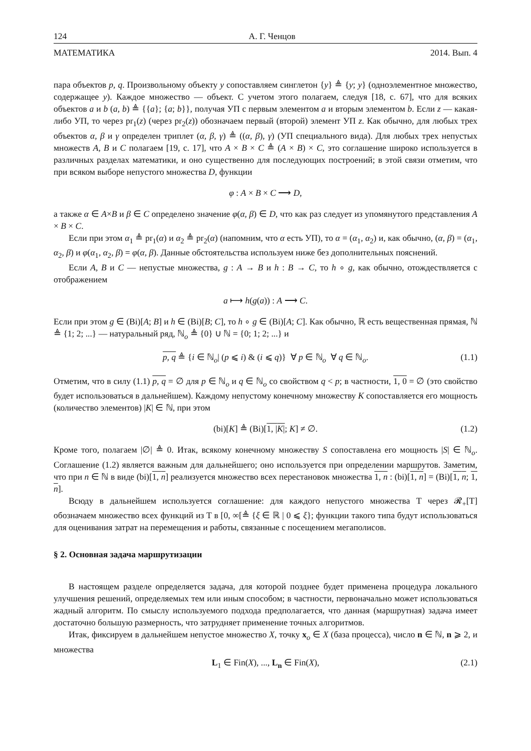124 А. Г. Ченцов
МАТЕМАТИКА 2014. Вып. 4
пара объектов p, q. Произвольному объекту y сопоставляем синглетон {y} ≜ {y; y} (одноэлементное множество, содержащее y). Каждое множество — объект. С учетом этого полагаем, следуя [18, с. 67], что для всяких объектов a и b (a, b) ≜ {{a}; {a; b}}, получая УП с первым элементом a и вторым элементом b. Если z — какая-либо УП, то через pr<sub>1</sub>(z) (через pr<sub>2</sub>(z)) обозначаем первый (второй) элемент УП z. Как обычно, для любых трех объектов α, β и γ определен триплет (α, β, γ) ≜ ((α, β), γ) (УП специального вида). Для любых трех непустых множеств A, B и C полагаем [19, с. 17], что A × B × C ≜ (A × B) × C, это соглашение широко используется в различных разделах математики, и оно существенно для последующих построений; в этой связи отметим, что при всяком выборе непустого множества D, функции
φ : A × B × C ⟶ D,
а также α ∈ A×B и β ∈ C определено значение φ(α, β) ∈ D, что как раз следует из упомянутого представления A × B × C.
Если при этом α<sub>1</sub> ≜ pr<sub>1</sub>(α) и α<sub>2</sub> ≜ pr<sub>2</sub>(α) (напомним, что α есть УП), то α = (α<sub>1</sub>, α<sub>2</sub>) и, как обычно, (α, β) = (α<sub>1</sub>, α<sub>2</sub>, β) и φ(α<sub>1</sub>, α<sub>2</sub>, β) = φ(α, β). Данные обстоятельства используем ниже без дополнительных пояснений.
Если A, B и C — непустые множества, g : A → B и h : B → C, то h ∘ g, как обычно, отождествляется с отображением
a ⟼ h(g(a)) : A ⟶ C.
Если при этом g ∈ (Bi)[A; B] и h ∈ (Bi)[B; C], то h ∘ g ∈ (Bi)[A; C]. Как обычно, ℝ есть вещественная прямая, ℕ ≜ {1; 2; ...} — натуральный ряд, ℕ<sub>o</sub> ≜ {0} ∪ ℕ = {0; 1; 2; ...} и
p, q ≜ {i ∈ ℕ<sub>o</sub>| (p ⩽ i) & (i ⩽ q)} ∀ p ∈ ℕ<sub>o</sub> ∀ q ∈ ℕ<sub>o</sub>. (1.1)
Отметим, что в силу (1.1) p, q = ∅ для p ∈ ℕ<sub>o</sub> и q ∈ ℕ<sub>o</sub> со свойством q < p; в частности, 1, 0 = ∅ (это свойство будет использоваться в дальнейшем). Каждому непустому конечному множеству K сопоставляется его мощность (количество элементов) |K| ∈ ℕ, при этом
(bi)[K] ≜ (Bi)[1, |K|; K] ≠ ∅. (1.2)
Кроме того, полагаем |∅| ≜ 0. Итак, всякому конечному множеству S сопоставлена его мощность |S| ∈ ℕ<sub>o</sub>. Соглашение (1.2) является важным для дальнейшего; оно используется при определении маршрутов. Заметим, что при n ∈ ℕ в виде (bi)[1, n] реализуется множество всех перестановок множества 1, n : (bi)[1, n] = (Bi)[1, n; 1, n].
Всюду в дальнейшем используется соглашение: для каждого непустого множества T через 𝓡<sub>+</sub>[T] обозначаем множество всех функций из T в [0, ∞[≜ {ξ ∈ ℝ | 0 ⩽ ξ}; функции такого типа будут использоваться для оценивания затрат на перемещения и работы, связанные с посещением мегаполисов.
§ 2. Основная задача маршрутизации
В настоящем разделе определяется задача, для которой позднее будет применена процедура локального улучшения решений, определяемых тем или иным способом; в частности, первоначально может использоваться жадный алгоритм. По смыслу используемого подхода предполагается, что данная (маршрутная) задача имеет достаточно большую размерность, что затрудняет применение точных алгоритмов.
Итак, фиксируем в дальнейшем непустое множество X, точку x<sub>o</sub> ∈ X (база процесса), число n ∈ ℕ, n ⩾ 2, и множества
L<sub>1</sub> ∈ Fin(X), ..., L<sub>n</sub> ∈ Fin(X), (2.1)